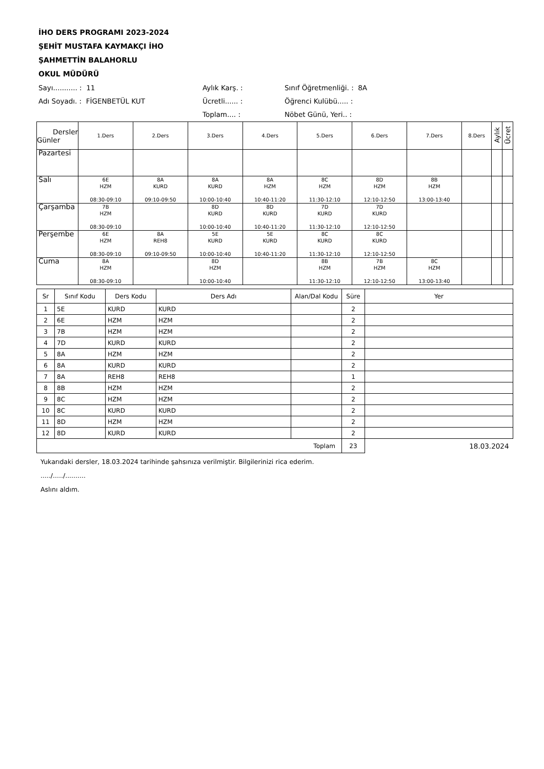İHO DERS PROGRAMI 2023-2024
ŞEHİT MUSTAFA KAYMAKÇI İHO
ŞAHMETTİN BALAHORLU
OKUL MÜDÜRÜ
Sayı........... : 11
Aylık Karş. :
Sınıf Öğretmenliği. : 8A
Adı Soyadı. : FİGENBETÜL KUT
Ücretli...... :
Öğrenci Kulübü..... :
Toplam.... :
Nöbet Günü, Yeri.. :
| Dersler Günler | 1.Ders | 2.Ders | 3.Ders | 4.Ders | 5.Ders | 6.Ders | 7.Ders | 8.Ders | Aylık | Ücret |
| Pazartesi | | | | | | | | | | |
| Salı | 6E HZM 08:30-09:10 | 8A KURD 09:10-09:50 | 8A KURD 10:00-10:40 | 8A HZM 10:40-11:20 | 8C HZM 11:30-12:10 | 8D HZM 12:10-12:50 | 8B HZM 13:00-13:40 | | | |
| Çarşamba | 7B HZM 08:30-09:10 | | 8D KURD 10:00-10:40 | 8D KURD 10:40-11:20 | 7D KURD 11:30-12:10 | 7D KURD 12:10-12:50 | | | | |
| Perşembe | 6E HZM 08:30-09:10 | 8A REH8 09:10-09:50 | 5E KURD 10:00-10:40 | 5E KURD 10:40-11:20 | 8C KURD 11:30-12:10 | 8C KURD 12:10-12:50 | | | | |
| Cuma | 8A HZM 08:30-09:10 | | 8D HZM 10:00-10:40 | | 8B HZM 11:30-12:10 | 7B HZM 12:10-12:50 | 8C HZM 13:00-13:40 | | | |
| Sr | Sınıf Kodu | Ders Kodu | Ders Adı | Alan/Dal Kodu | Süre | Yer |
| --- | --- | --- | --- | --- | --- | --- |
| 1 | 5E | KURD | KURD | | 2 | |
| 2 | 6E | HZM | HZM | | 2 | |
| 3 | 7B | HZM | HZM | | 2 | |
| 4 | 7D | KURD | KURD | | 2 | |
| 5 | 8A | HZM | HZM | | 2 | |
| 6 | 8A | KURD | KURD | | 2 | |
| 7 | 8A | REH8 | REH8 | | 1 | |
| 8 | 8B | HZM | HZM | | 2 | |
| 9 | 8C | HZM | HZM | | 2 | |
| 10 | 8C | KURD | KURD | | 2 | |
| 11 | 8D | HZM | HZM | | 2 | |
| 12 | 8D | KURD | KURD | | 2 | |
| Toplam | | | | | 23 | 18.03.2024 |
Yukarıdaki dersler, 18.03.2024 tarihinde şahsınıza verilmiştir. Bilgilerinizi rica ederim.
...../...../..........
Aslını aldım.